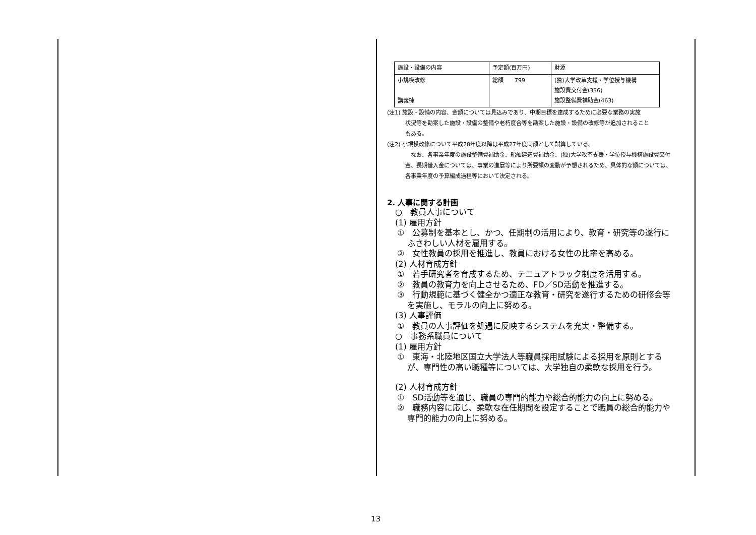| 施設・設備の内容 | 予定額(百万円) | 財源 |
| 小規模改修 講義棟 | 総額 799 | (独)大学改革支援・学位授与機構 施設費交付金(336) 施設整備費補助金(463) |
(注1) 施設・設備の内容、金額については見込みであり、中期目標を達成するために必要な業務の実施
状況等を勘案した施設・設備の整備や老朽度合等を勘案した施設・設備の改修等が追加されること
もある。
(注2) 小規模改修について平成28年度以降は平成27年度同額として試算している。
　なお、各事業年度の施設整備費補助金、船舶建造費補助金、(独)大学改革支援・学位授与機構施設費交付金、長期借入金については、事業の進展等により所要額の変動が予想されるため、具体的な額については、各事業年度の予算編成過程等において決定される。
2. 人事に関する計画
　○　教員人事について
　(1) 雇用方針
①　公募制を基本とし、かつ、任期制の活用により、教育・研究等の遂行にふさわしい人材を雇用する。
②　女性教員の採用を推進し、教員における女性の比率を高める。
　(2) 人材育成方針
①　若手研究者を育成するため、テニュアトラック制度を活用する。
②　教員の教育力を向上させるため、FD／SD活動を推進する。
③　行動規範に基づく健全かつ適正な教育・研究を遂行するための研修会等を実施し、モラルの向上に努める。
　(3) 人事評価
①　教員の人事評価を処遇に反映するシステムを充実・整備する。
　○　事務系職員について
　(1) 雇用方針
①　東海・北陸地区国立大学法人等職員採用試験による採用を原則とするが、専門性の高い職種等については、大学独自の柔軟な採用を行う。
　(2) 人材育成方針
①　SD活動等を通じ、職員の専門的能力や総合的能力の向上に努める。
②　職務内容に応じ、柔軟な在任期間を設定することで職員の総合的能力や専門的能力の向上に努める。
13